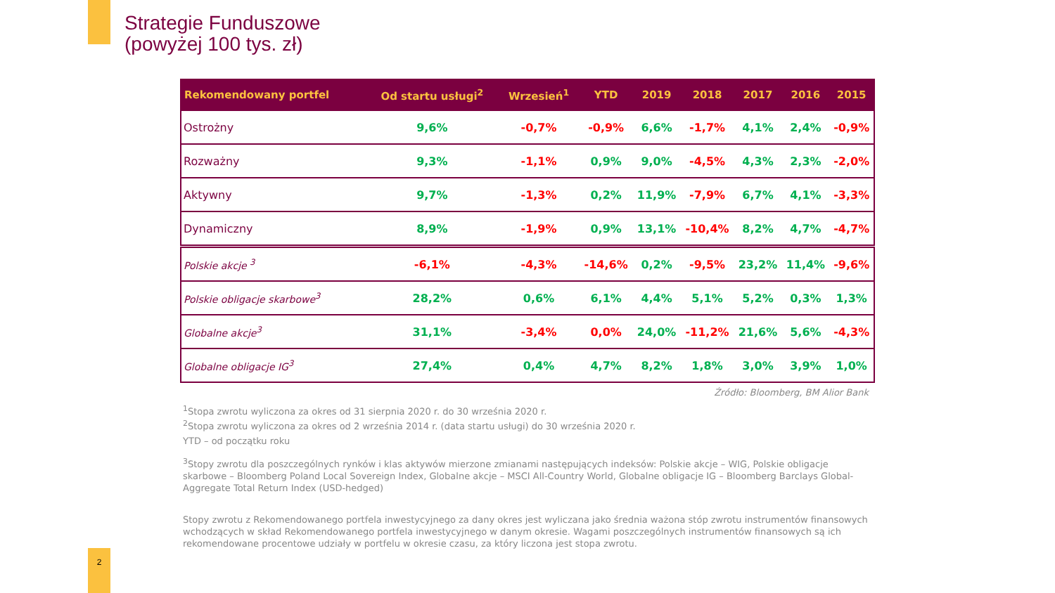Strategie Funduszowe
(powyżej 100 tys. zł)
| Rekomendowany portfel | Od startu usługi<sup>2</sup> | Wrzesień<sup>1</sup> | YTD | 2019 | 2018 | 2017 | 2016 | 2015 |
| --- | --- | --- | --- | --- | --- | --- | --- | --- |
| Ostrożny | 9,6% | -0,7% | -0,9% | 6,6% | -1,7% | 4,1% | 2,4% | -0,9% |
| Rozważny | 9,3% | -1,1% | 0,9% | 9,0% | -4,5% | 4,3% | 2,3% | -2,0% |
| Aktywny | 9,7% | -1,3% | 0,2% | 11,9% | -7,9% | 6,7% | 4,1% | -3,3% |
| Dynamiczny | 8,9% | -1,9% | 0,9% | 13,1% | -10,4% | 8,2% | 4,7% | -4,7% |
| Polskie akcje <sup>3</sup> | -6,1% | -4,3% | -14,6% | 0,2% | -9,5% | 23,2% | 11,4% | -9,6% |
| Polskie obligacje skarbowe<sup>3</sup> | 28,2% | 0,6% | 6,1% | 4,4% | 5,1% | 5,2% | 0,3% | 1,3% |
| Globalne akcje<sup>3</sup> | 31,1% | -3,4% | 0,0% | 24,0% | -11,2% | 21,6% | 5,6% | -4,3% |
| Globalne obligacje IG<sup>3</sup> | 27,4% | 0,4% | 4,7% | 8,2% | 1,8% | 3,0% | 3,9% | 1,0% |
Źródło: Bloomberg, BM Alior Bank
<sup>1</sup> Stopa zwrotu wyliczona za okres od 31 sierpnia 2020 r. do 30 września 2020 r.
<sup>2</sup> Stopa zwrotu wyliczona za okres od 2 września 2014 r. (data startu usługi) do 30 września 2020 r.
YTD – od początku roku
<sup>3</sup> Stopy zwrotu dla poszczególnych rynków i klas aktywów mierzone zmianami następujących indeksów: Polskie akcje – WIG, Polskie obligacje skarbowe – Bloomberg Poland Local Sovereign Index, Globalne akcje – MSCI All-Country World, Globalne obligacje IG – Bloomberg Barclays Global-Aggregate Total Return Index (USD-hedged)
Stopy zwrotu z Rekomendowanego portfela inwestycyjnego za dany okres jest wyliczana jako średnia ważona stóp zwrotu instrumentów finansowych wchodzących w skład Rekomendowanego portfela inwestycyjnego w danym okresie. Wagami poszczególnych instrumentów finansowych są ich rekomendowane procentowe udziały w portfelu w okresie czasu, za który liczona jest stopa zwrotu.
2